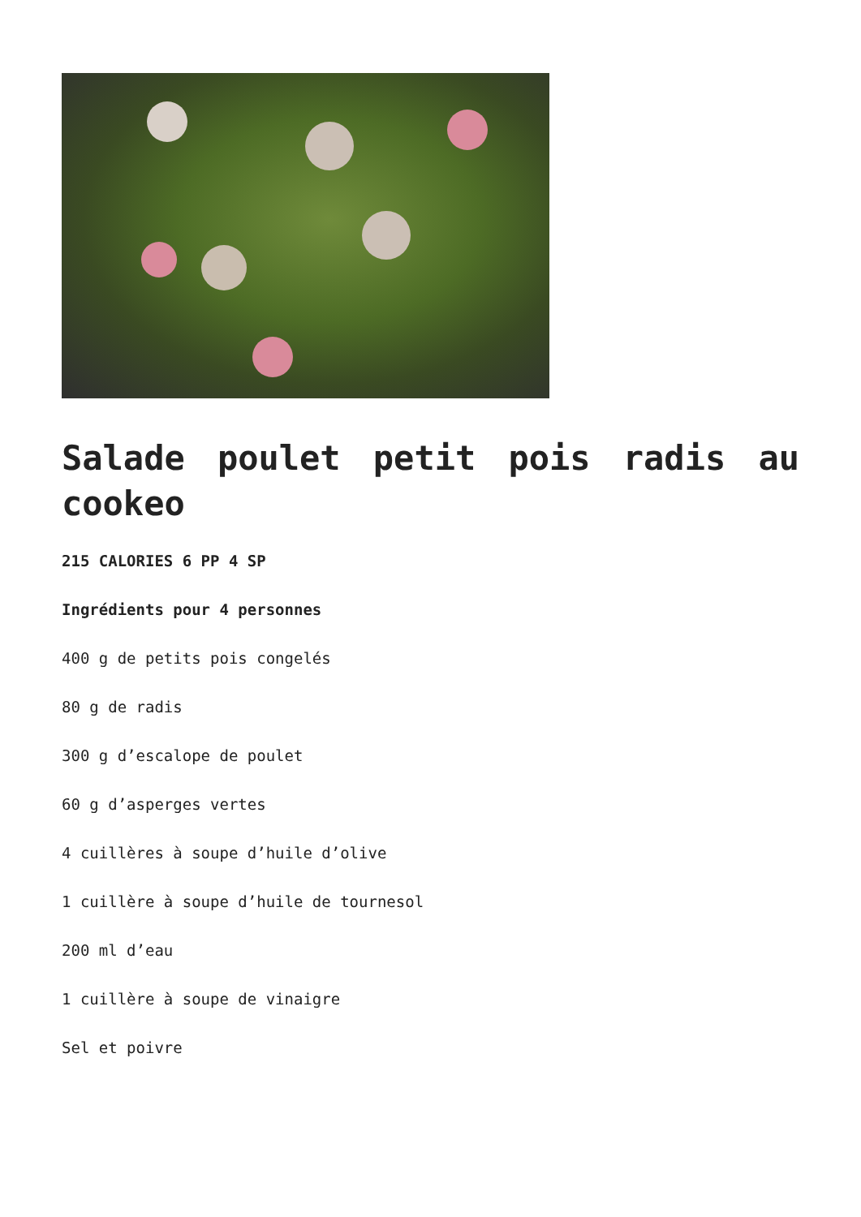Salade poulet petit pois radis au cookeo
215 CALORIES 6 PP 4 SP
Ingrédients pour 4 personnes
400 g de petits pois congelés
80 g de radis
300 g d’escalope de poulet
60 g d’asperges vertes
4 cuillères à soupe d’huile d’olive
1 cuillère à soupe d’huile de tournesol
200 ml d’eau
1 cuillère à soupe de vinaigre
Sel et poivre